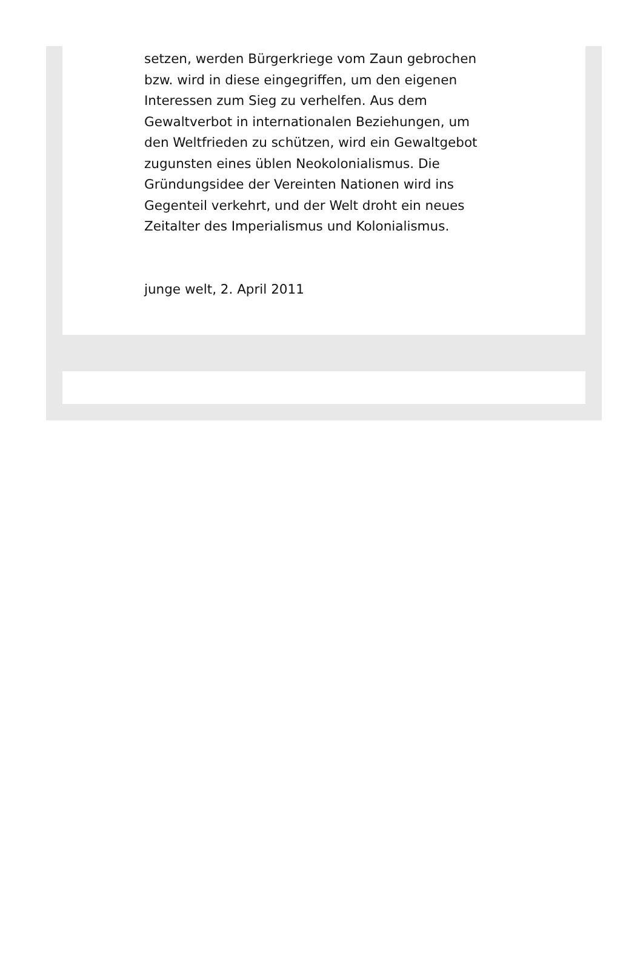setzen, werden Bürgerkriege vom Zaun gebrochen bzw. wird in diese eingegriffen, um den eigenen Interessen zum Sieg zu verhelfen. Aus dem Gewaltverbot in internationalen Beziehungen, um den Weltfrieden zu schützen, wird ein Gewaltgebot zugunsten eines üblen Neokolonialismus. Die Gründungsidee der Vereinten Nationen wird ins Gegenteil verkehrt, und der Welt droht ein neues Zeitalter des Imperialismus und Kolonialismus.
junge welt, 2. April 2011